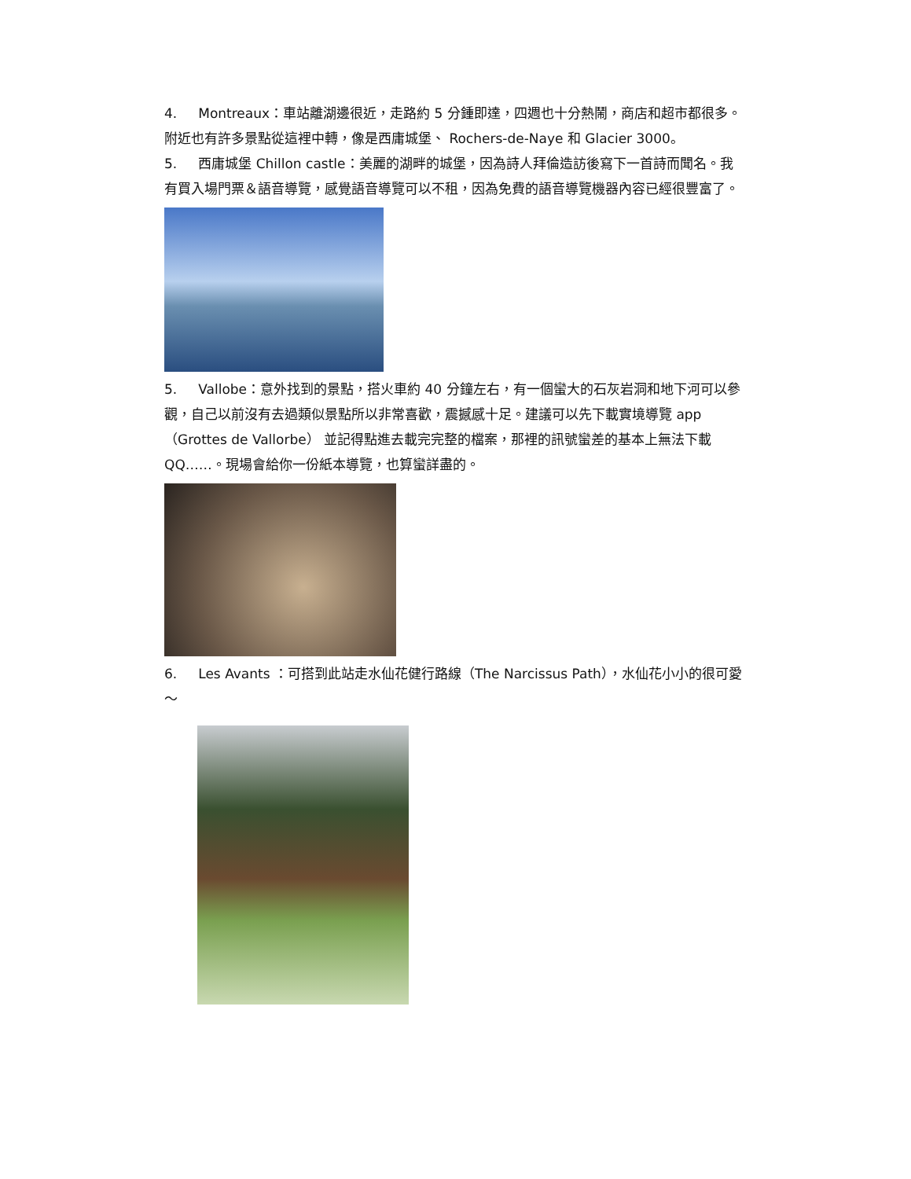4. Montreaux：車站離湖邊很近，走路約 5 分鍾即達，四週也十分熱鬧，商店和超市都很多。附近也有許多景點從這裡中轉，像是西庸城堡、 Rochers-de-Naye 和 Glacier 3000。
5. 西庸城堡 Chillon castle：美麗的湖畔的城堡，因為詩人拜倫造訪後寫下一首詩而聞名。我有買入場門票＆語音導覽，感覺語音導覽可以不租，因為免費的語音導覽機器內容已經很豐富了。
5. Vallobe：意外找到的景點，搭火車約 40 分鐘左右，有一個蠻大的石灰岩洞和地下河可以參觀，自己以前沒有去過類似景點所以非常喜歡，震撼感十足。建議可以先下載實境導覽 app（Grottes de Vallorbe） 並記得點進去載完完整的檔案，那裡的訊號蠻差的基本上無法下載 QQ……。現場會給你一份紙本導覽，也算蠻詳盡的。
6. Les Avants ：可搭到此站走水仙花健行路線（The Narcissus Path），水仙花小小的很可愛～